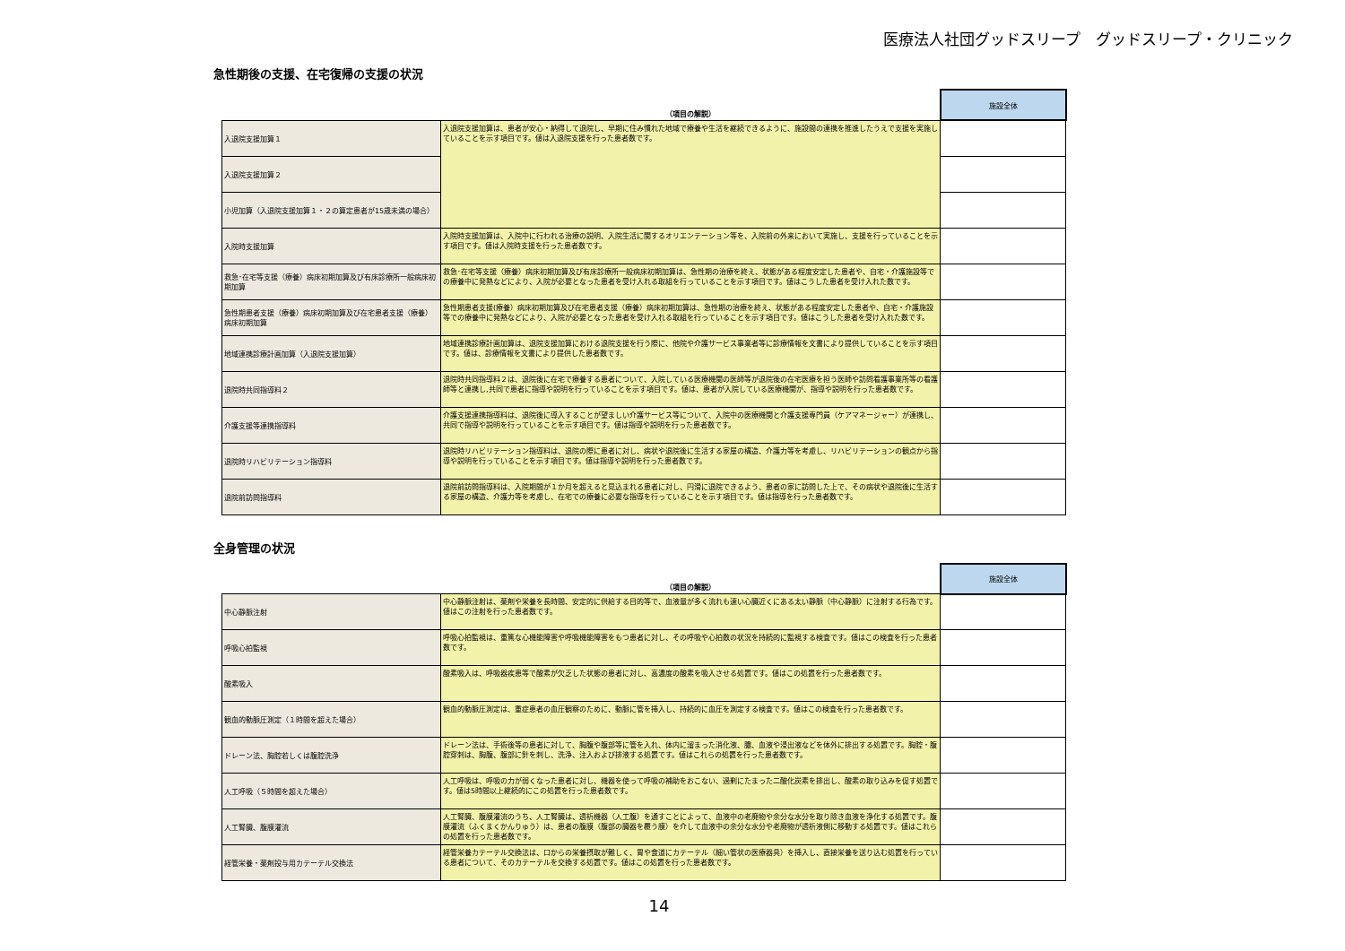医療法人社団グッドスリープ　グッドスリープ・クリニック
急性期後の支援、在宅復帰の支援の状況
| | （項目の解説） | 施設全体 |
| --- | --- | --- |
| 入退院支援加算１ | 入退院支援加算は、患者が安心・納得して退院し、早期に住み慣れた地域で療養や生活を継続できるように、施設間の連携を推進したうえで支援を実施していることを示す項目です。値は入退院支援を行った患者数です。 | |
| 入退院支援加算２ | | |
| 小児加算（入退院支援加算１・２の算定患者が15歳未満の場合） | | |
| 入院時支援加算 | 入院時支援加算は、入院中に行われる治療の説明、入院生活に関するオリエンテーション等を、入院前の外来において実施し、支援を行っていることを示す項目です。値は入院時支援を行った患者数です。 | |
| 救急･在宅等支援（療養）病床初期加算及び有床診療所一般病床初期加算 | 救急･在宅等支援（療養）病床初期加算及び有床診療所一般病床初期加算は、急性期の治療を終え、状態がある程度安定した患者や、自宅・介護施設等での療養中に発熱などにより、入院が必要となった患者を受け入れる取組を行っていることを示す項目です。値はこうした患者を受け入れた数です。 | |
| 急性期患者支援（療養）病床初期加算及び在宅患者支援（療養）病床初期加算 | 急性期患者支援(療養）病床初期加算及び在宅患者支援（療養）病床初期加算は、急性期の治療を終え、状態がある程度安定した患者や、自宅・介護施設等での療養中に発熱などにより、入院が必要となった患者を受け入れる取組を行っていることを示す項目です。値はこうした患者を受け入れた数です。 | |
| 地域連携診療計画加算（入退院支援加算） | 地域連携診療計画加算は、退院支援加算における退院支援を行う際に、他院や介護サービス事業者等に診療情報を文書により提供していることを示す項目です。値は、診療情報を文書により提供した患者数です。 | |
| 退院時共同指導料２ | 退院時共同指導料２は、退院後に在宅で療養する患者について、入院している医療機関の医師等が退院後の在宅医療を担う医師や訪問看護事業所等の看護師等と連携し,共同で患者に指導や説明を行っていることを示す項目です。値は、患者が入院している医療機関が、指導や説明を行った患者数です。 | |
| 介護支援等連携指導料 | 介護支援連携指導料は、退院後に導入することが望ましい介護サービス等について、入院中の医療機関と介護支援専門員（ケアマネージャー）が連携し、共同で指導や説明を行っていることを示す項目です。値は指導や説明を行った患者数です。 | |
| 退院時リハビリテーション指導料 | 退院時リハビリテーション指導料は、退院の際に患者に対し、病状や退院後に生活する家屋の構造、介護力等を考慮し、リハビリテーションの観点から指導や説明を行っていることを示す項目です。値は指導や説明を行った患者数です。 | |
| 退院前訪問指導料 | 退院前訪問指導料は、入院期間が１か月を超えると見込まれる患者に対し、円滑に退院できるよう、患者の家に訪問した上で、その病状や退院後に生活する家屋の構造、介護力等を考慮し、在宅での療養に必要な指導を行っていることを示す項目です。値は指導を行った患者数です。 | |
全身管理の状況
| | （項目の解説） | 施設全体 |
| --- | --- | --- |
| 中心静脈注射 | 中心静脈注射は、薬剤や栄養を長時間、安定的に供給する目的等で、血液量が多く流れも速い心臓近くにある太い静脈（中心静脈）に注射する行為です。値はこの注射を行った患者数です。 | |
| 呼吸心拍監視 | 呼吸心拍監視は、重篤な心機能障害や呼吸機能障害をもつ患者に対し、その呼吸や心拍数の状況を持続的に監視する検査です。値はこの検査を行った患者数です。 | |
| 酸素吸入 | 酸素吸入は、呼吸器疾患等で酸素が欠乏した状態の患者に対し、高濃度の酸素を吸入させる処置です。値はこの処置を行った患者数です。 | |
| 観血的動脈圧測定（１時間を超えた場合） | 観血的動脈圧測定は、重症患者の血圧観察のために、動脈に管を挿入し、持続的に血圧を測定する検査です。値はこの検査を行った患者数です。 | |
| ドレーン法、胸腔若しくは腹腔洗浄 | ドレーン法は、手術後等の患者に対して、胸腹や腹部等に管を入れ、体内に溜まった消化液、膿、血液や浸出液などを体外に排出する処置です。胸腔・腹腔穿刺は、胸腹、腹部に針を刺し、洗浄、注入および排液する処置です。値はこれらの処置を行った患者数です。 | |
| 人工呼吸（５時間を超えた場合） | 人工呼吸は、呼吸の力が弱くなった患者に対し、機器を使って呼吸の補助をおこない、過剰にたまった二酸化炭素を排出し、酸素の取り込みを促す処置です。値は5時間以上継続的にこの処置を行った患者数です。 | |
| 人工腎臓、腹膜灌流 | 人工腎臓、腹膜灌流のうち、人工腎臓は、透析機器（人工腹）を通すことによって、血液中の老廃物や余分な水分を取り除き血液を浄化する処置です。腹膜灌流（ふくまくかんりゅう）は、患者の腹膜（腹部の臓器を覆う膜）を介して血液中の余分な水分や老廃物が透析液側に移動する処置です。値はこれらの処置を行った患者数です。 | |
| 経管栄養・薬剤投与用カテーテル交換法 | 経管栄養カテーテル交換法は、口からの栄養摂取が難しく、胃や食道にカテーテル（細い管状の医療器具）を挿入し、直接栄養を送り込む処置を行っている患者について、そのカテーテルを交換する処置です。値はこの処置を行った患者数です。 | |
14